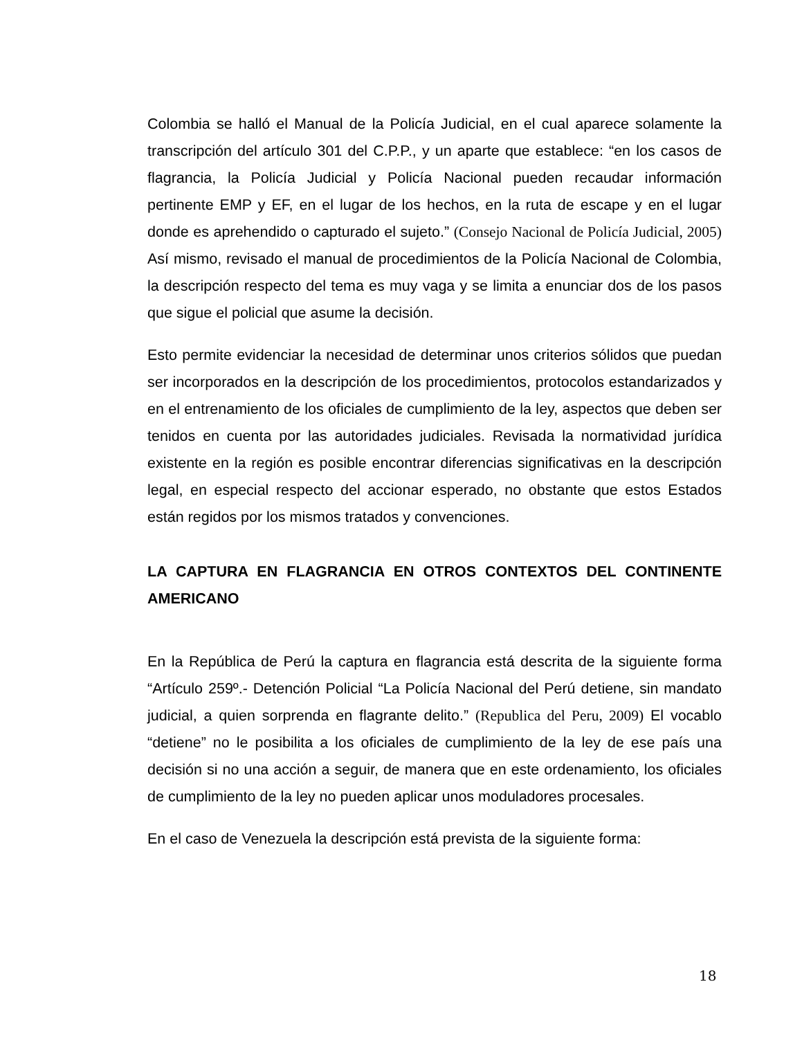Colombia se halló el Manual de la Policía Judicial, en el cual aparece solamente la transcripción del artículo 301 del C.P.P., y un aparte que establece: “en los casos de flagrancia, la Policía Judicial y Policía Nacional pueden recaudar información pertinente EMP y EF, en el lugar de los hechos, en la ruta de escape y en el lugar donde es aprehendido o capturado el sujeto.” (Consejo Nacional de Policía Judicial, 2005) Así mismo, revisado el manual de procedimientos de la Policía Nacional de Colombia, la descripción respecto del tema es muy vaga y se limita a enunciar dos de los pasos que sigue el policial que asume la decisión.
Esto permite evidenciar la necesidad de determinar unos criterios sólidos que puedan ser incorporados en la descripción de los procedimientos, protocolos estandarizados y en el entrenamiento de los oficiales de cumplimiento de la ley, aspectos que deben ser tenidos en cuenta por las autoridades judiciales. Revisada la normatividad jurídica existente en la región es posible encontrar diferencias significativas en la descripción legal, en especial respecto del accionar esperado, no obstante que estos Estados están regidos por los mismos tratados y convenciones.
LA CAPTURA EN FLAGRANCIA EN OTROS CONTEXTOS DEL CONTINENTE AMERICANO
En la República de Perú la captura en flagrancia está descrita de la siguiente forma “Artículo 259º.- Detención Policial “La Policía Nacional del Perú detiene, sin mandato judicial, a quien sorprenda en flagrante delito.” (Republica del Peru, 2009) El vocablo “detiene” no le posibilita a los oficiales de cumplimiento de la ley de ese país una decisión si no una acción a seguir, de manera que en este ordenamiento, los oficiales de cumplimiento de la ley no pueden aplicar unos moduladores procesales.
En el caso de Venezuela la descripción está prevista de la siguiente forma:
18